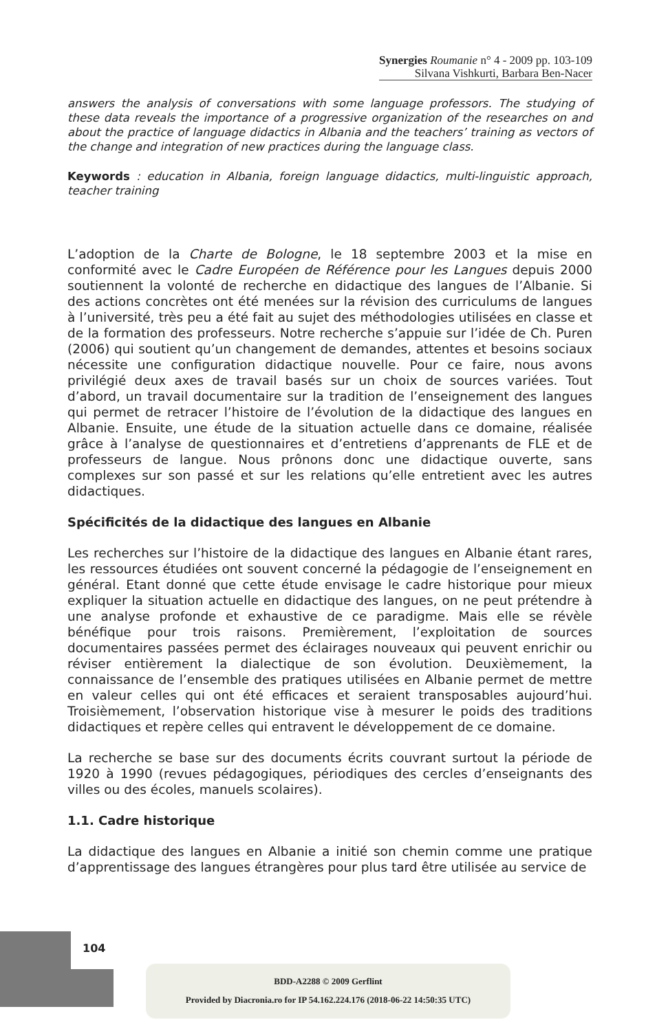Synergies Roumanie n° 4 - 2009 pp. 103-109
Silvana Vishkurti, Barbara Ben-Nacer
answers the analysis of conversations with some language professors. The studying of these data reveals the importance of a progressive organization of the researches on and about the practice of language didactics in Albania and the teachers’ training as vectors of the change and integration of new practices during the language class.
Keywords : education in Albania, foreign language didactics, multi-linguistic approach, teacher training
L’adoption de la Charte de Bologne, le 18 septembre 2003 et la mise en conformité avec le Cadre Européen de Référence pour les Langues depuis 2000 soutiennent la volonté de recherche en didactique des langues de l’Albanie. Si des actions concrètes ont été menées sur la révision des curriculums de langues à l’université, très peu a été fait au sujet des méthodologies utilisées en classe et de la formation des professeurs. Notre recherche s’appuie sur l’idée de Ch. Puren (2006) qui soutient qu’un changement de demandes, attentes et besoins sociaux nécessite une configuration didactique nouvelle. Pour ce faire, nous avons privilégié deux axes de travail basés sur un choix de sources variées. Tout d’abord, un travail documentaire sur la tradition de l’enseignement des langues qui permet de retracer l’histoire de l’évolution de la didactique des langues en Albanie. Ensuite, une étude de la situation actuelle dans ce domaine, réalisée grâce à l’analyse de questionnaires et d’entretiens d’apprenants de FLE et de professeurs de langue. Nous prônons donc une didactique ouverte, sans complexes sur son passé et sur les relations qu’elle entretient avec les autres didactiques.
Spécificités de la didactique des langues en Albanie
Les recherches sur l’histoire de la didactique des langues en Albanie étant rares, les ressources étudiées ont souvent concerné la pédagogie de l’enseignement en général. Etant donné que cette étude envisage le cadre historique pour mieux expliquer la situation actuelle en didactique des langues, on ne peut prétendre à une analyse profonde et exhaustive de ce paradigme. Mais elle se révèle bénéfique pour trois raisons. Premièrement, l’exploitation de sources documentaires passées permet des éclairages nouveaux qui peuvent enrichir ou réviser entièrement la dialectique de son évolution. Deuxièmement, la connaissance de l’ensemble des pratiques utilisées en Albanie permet de mettre en valeur celles qui ont été efficaces et seraient transposables aujourd’hui. Troisièmement, l’observation historique vise à mesurer le poids des traditions didactiques et repère celles qui entravent le développement de ce domaine.
La recherche se base sur des documents écrits couvrant surtout la période de 1920 à 1990 (revues pédagogiques, périodiques des cercles d’enseignants des villes ou des écoles, manuels scolaires).
1.1. Cadre historique
La didactique des langues en Albanie a initié son chemin comme une pratique d’apprentissage des langues étrangères pour plus tard être utilisée au service de
104
BDD-A2288 © 2009 Gerflint
Provided by Diacronia.ro for IP 54.162.224.176 (2018-06-22 14:50:35 UTC)